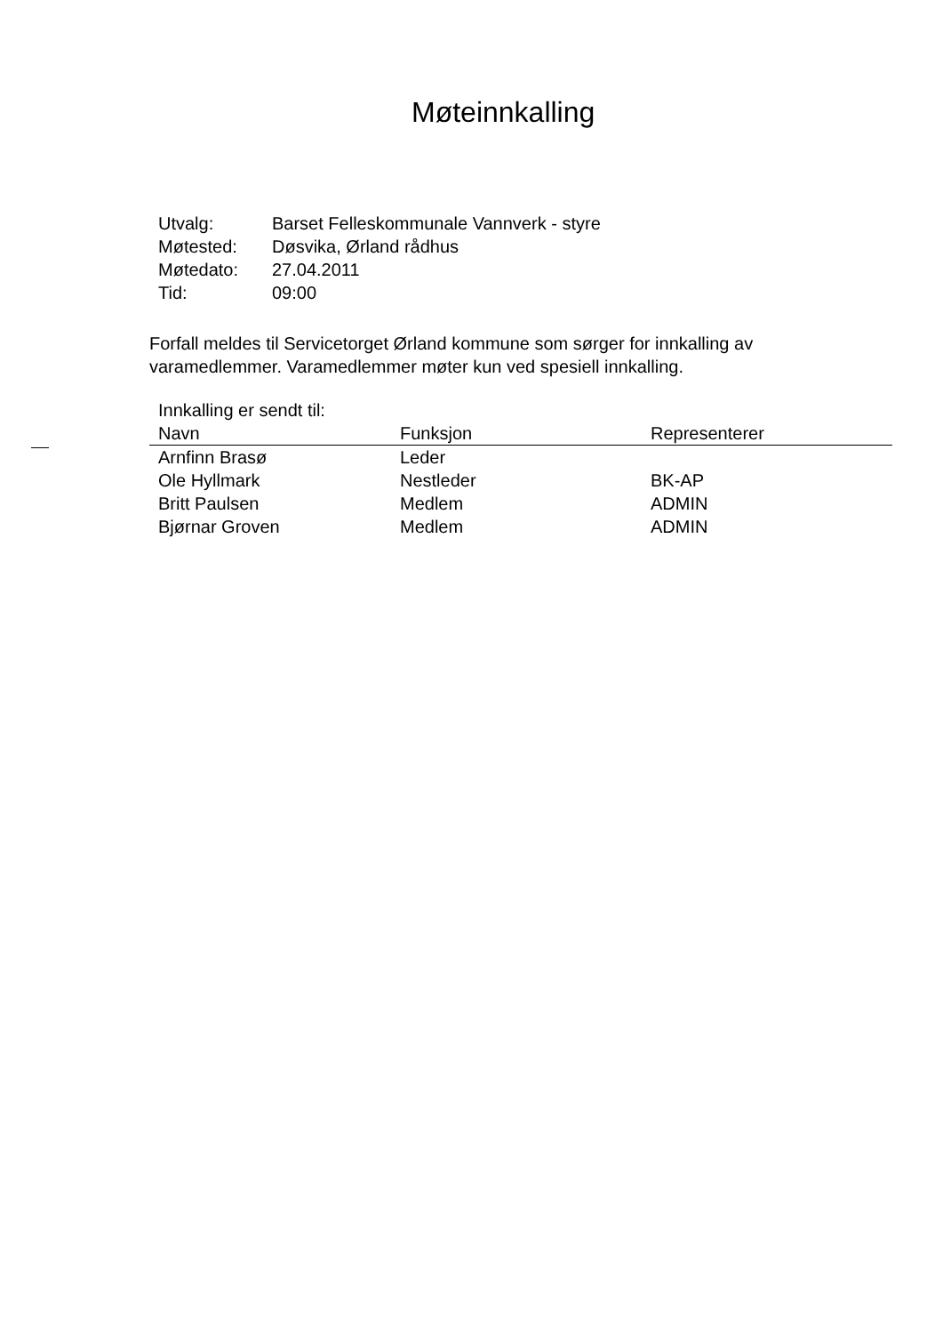Møteinnkalling
| Utvalg: | Barset Felleskommunale Vannverk - styre |
| Møtested: | Døsvika, Ørland rådhus |
| Møtedato: | 27.04.2011 |
| Tid: | 09:00 |
Forfall meldes til Servicetorget Ørland kommune som sørger for innkalling av varamedlemmer. Varamedlemmer møter kun ved spesiell innkalling.
Innkalling er sendt til:
| Navn | Funksjon | Representerer |
| --- | --- | --- |
| Arnfinn Brasø | Leder | |
| Ole Hyllmark | Nestleder | BK-AP |
| Britt Paulsen | Medlem | ADMIN |
| Bjørnar Groven | Medlem | ADMIN |